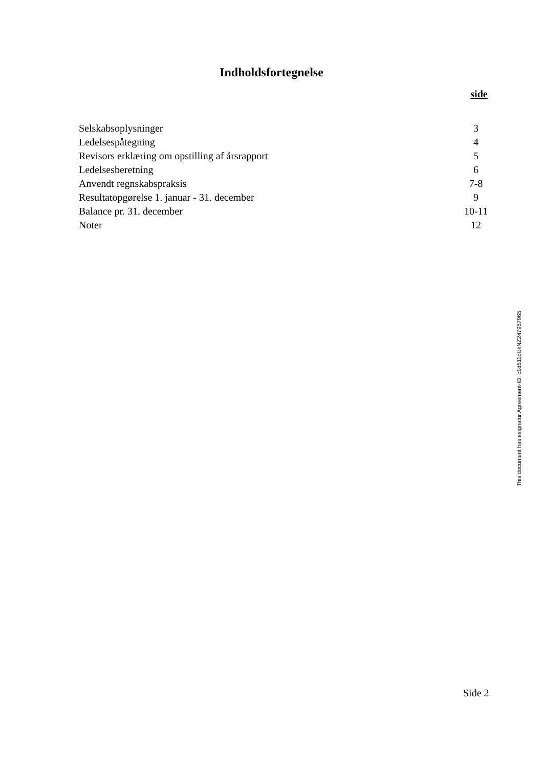Indholdsfortegnelse
side
| Selskabsoplysninger | 3 |
| Ledelsespåtegning | 4 |
| Revisors erklæring om opstilling af årsrapport | 5 |
| Ledelsesberetning | 6 |
| Anvendt regnskabspraksis | 7-8 |
| Resultatopgørelse 1. januar - 31. december | 9 |
| Balance pr. 31. december | 10-11 |
| Noter | 12 |
This document has esignatur Agreement-ID: c1d511pUkNZ247957965
Side 2